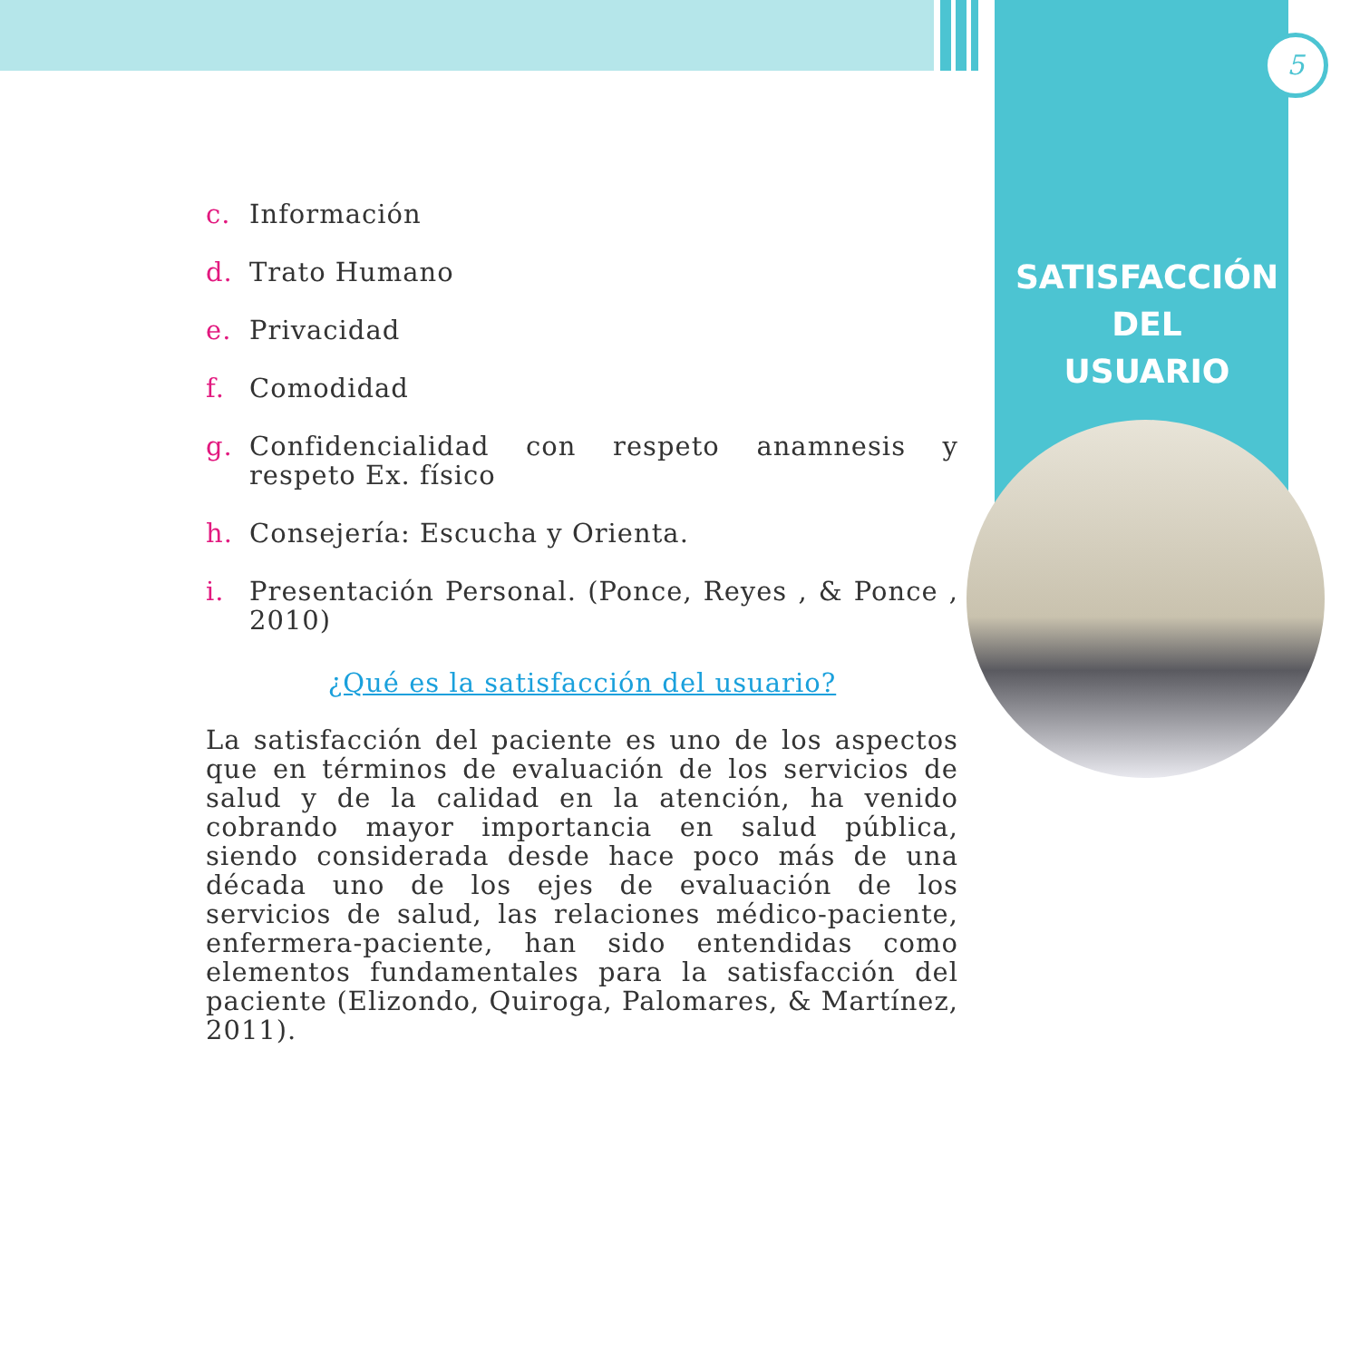5
SATISFACCIÓN
DEL
USUARIO
c. Información
d. Trato Humano
e. Privacidad
f. Comodidad
g. Confidencialidad con respeto anamnesis y respeto Ex. físico
h. Consejería: Escucha y Orienta.
i. Presentación Personal. (Ponce, Reyes , & Ponce , 2010)
¿Qué es la satisfacción del usuario?
La satisfacción del paciente es uno de los aspectos que en términos de evaluación de los servicios de salud y de la calidad en la atención, ha venido cobrando mayor importancia en salud pública, siendo considerada desde hace poco más de una década uno de los ejes de evaluación de los servicios de salud, las relaciones médico-paciente, enfermera-paciente, han sido entendidas como elementos fundamentales para la satisfacción del paciente (Elizondo, Quiroga, Palomares, & Martínez, 2011).